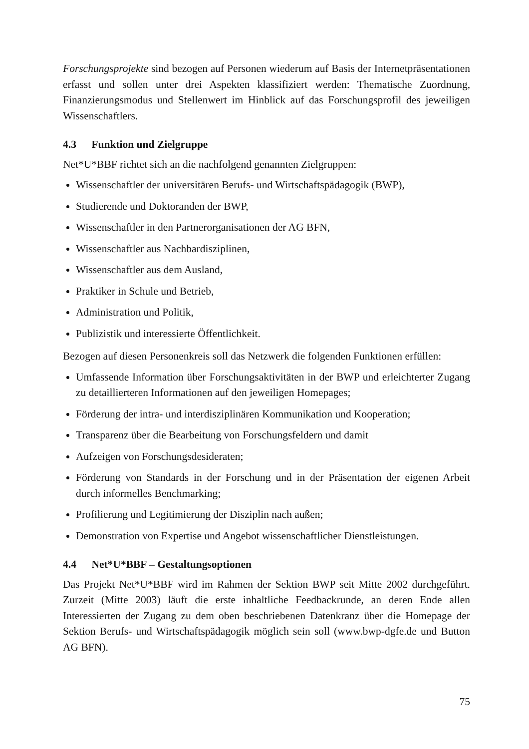Forschungsprojekte sind bezogen auf Personen wiederum auf Basis der Internetpräsentationen erfasst und sollen unter drei Aspekten klassifiziert werden: Thematische Zuordnung, Finanzierungsmodus und Stellenwert im Hinblick auf das Forschungsprofil des jeweiligen Wissenschaftlers.
4.3 Funktion und Zielgruppe
Net*U*BBF richtet sich an die nachfolgend genannten Zielgruppen:
Wissenschaftler der universitären Berufs- und Wirtschaftspädagogik (BWP),
Studierende und Doktoranden der BWP,
Wissenschaftler in den Partnerorganisationen der AG BFN,
Wissenschaftler aus Nachbardisziplinen,
Wissenschaftler aus dem Ausland,
Praktiker in Schule und Betrieb,
Administration und Politik,
Publizistik und interessierte Öffentlichkeit.
Bezogen auf diesen Personenkreis soll das Netzwerk die folgenden Funktionen erfüllen:
Umfassende Information über Forschungsaktivitäten in der BWP und erleichterter Zugang zu detaillierteren Informationen auf den jeweiligen Homepages;
Förderung der intra- und interdisziplinären Kommunikation und Kooperation;
Transparenz über die Bearbeitung von Forschungsfeldern und damit
Aufzeigen von Forschungsdesideraten;
Förderung von Standards in der Forschung und in der Präsentation der eigenen Arbeit durch informelles Benchmarking;
Profilierung und Legitimierung der Disziplin nach außen;
Demonstration von Expertise und Angebot wissenschaftlicher Dienstleistungen.
4.4 Net*U*BBF – Gestaltungsoptionen
Das Projekt Net*U*BBF wird im Rahmen der Sektion BWP seit Mitte 2002 durchgeführt. Zurzeit (Mitte 2003) läuft die erste inhaltliche Feedbackrunde, an deren Ende allen Interessierten der Zugang zu dem oben beschriebenen Datenkranz über die Homepage der Sektion Berufs- und Wirtschaftspädagogik möglich sein soll (www.bwp-dgfe.de und Button AG BFN).
75